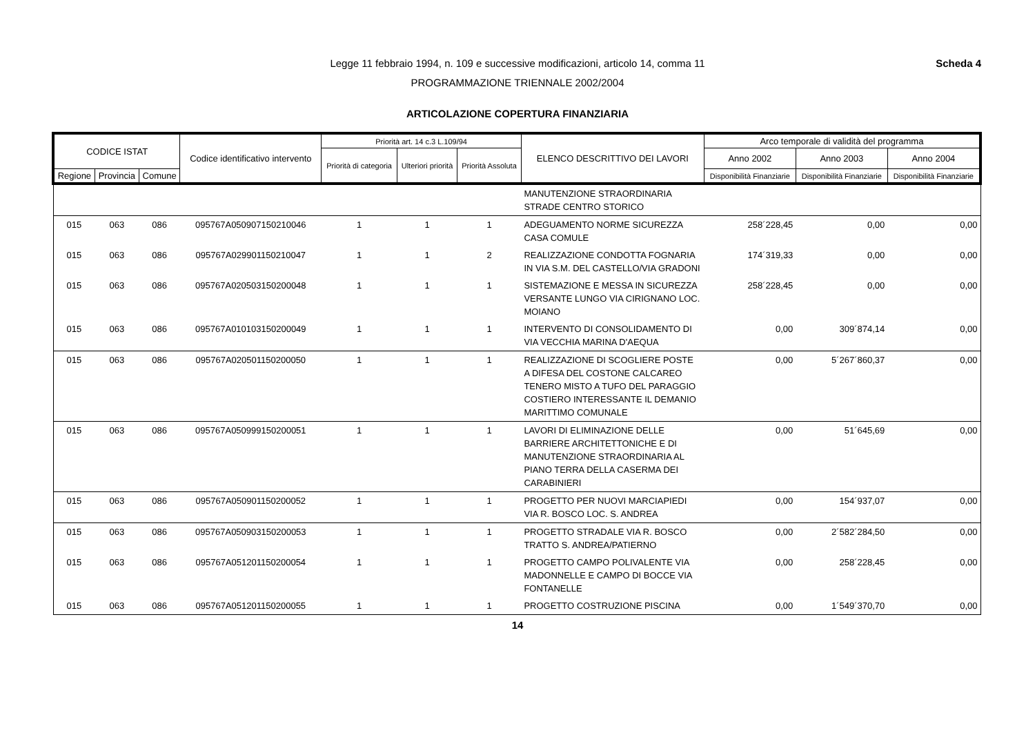Legge 11 febbraio 1994, n. 109 e successive modificazioni, articolo 14, comma 11
PROGRAMMAZIONE TRIENNALE 2002/2004
Scheda 4
ARTICOLAZIONE COPERTURA FINANZIARIA
| CODICE ISTAT | | | Codice identificativo intervento | Priorità art. 14 c.3 L.109/94 | | | ELENCO DESCRITTIVO DEI LAVORI | Arco temporale di validità del programma | | |
| --- | --- | --- | --- | --- | --- | --- | --- | --- | --- | --- |
| | | | | Priorità di categoria | Ulteriori priorità | Priorità Assoluta | | Anno 2002 | Anno 2003 | Anno 2004 |
| Regione | Provincia | Comune | | | | | | Disponibilità Finanziarie | Disponibilità Finanziarie | Disponibilità Finanziarie |
| | | | | | | | MANUTENZIONE STRAORDINARIA STRADE CENTRO STORICO | | | |
| 015 | 063 | 086 | 095767A050907150210046 | 1 | 1 | 1 | ADEGUAMENTO NORME SICUREZZA CASA COMULE | 258´228,45 | 0,00 | 0,00 |
| 015 | 063 | 086 | 095767A029901150210047 | 1 | 1 | 2 | REALIZZAZIONE CONDOTTA FOGNARIA IN VIA S.M. DEL CASTELLO/VIA GRADONI | 174´319,33 | 0,00 | 0,00 |
| 015 | 063 | 086 | 095767A020503150200048 | 1 | 1 | 1 | SISTEMAZIONE E MESSA IN SICUREZZA VERSANTE LUNGO VIA CIRIGNANO LOC. MOIANO | 258´228,45 | 0,00 | 0,00 |
| 015 | 063 | 086 | 095767A010103150200049 | 1 | 1 | 1 | INTERVENTO DI CONSOLIDAMENTO DI VIA VECCHIA MARINA D'AEQUA | 0,00 | 309´874,14 | 0,00 |
| 015 | 063 | 086 | 095767A020501150200050 | 1 | 1 | 1 | REALIZZAZIONE DI SCOGLIERE POSTE A DIFESA DEL COSTONE CALCAREO TENERO MISTO A TUFO DEL PARAGGIO COSTIERO INTERESSANTE IL DEMANIO MARITTIMO COMUNALE | 0,00 | 5´267´860,37 | 0,00 |
| 015 | 063 | 086 | 095767A050999150200051 | 1 | 1 | 1 | LAVORI DI ELIMINAZIONE DELLE BARRIERE ARCHITETTONICHE E DI MANUTENZIONE STRAORDINARIA AL PIANO TERRA DELLA CASERMA DEI CARABINIERI | 0,00 | 51´645,69 | 0,00 |
| 015 | 063 | 086 | 095767A050901150200052 | 1 | 1 | 1 | PROGETTO PER NUOVI MARCIAPIEDI VIA R. BOSCO LOC. S. ANDREA | 0,00 | 154´937,07 | 0,00 |
| 015 | 063 | 086 | 095767A050903150200053 | 1 | 1 | 1 | PROGETTO STRADALE VIA R. BOSCO TRATTO S. ANDREA/PATIERNO | 0,00 | 2´582´284,50 | 0,00 |
| 015 | 063 | 086 | 095767A051201150200054 | 1 | 1 | 1 | PROGETTO CAMPO POLIVALENTE VIA MADONNELLE E CAMPO DI BOCCE VIA FONTANELLE | 0,00 | 258´228,45 | 0,00 |
| 015 | 063 | 086 | 095767A051201150200055 | 1 | 1 | 1 | PROGETTO COSTRUZIONE PISCINA | 0,00 | 1´549´370,70 | 0,00 |
14